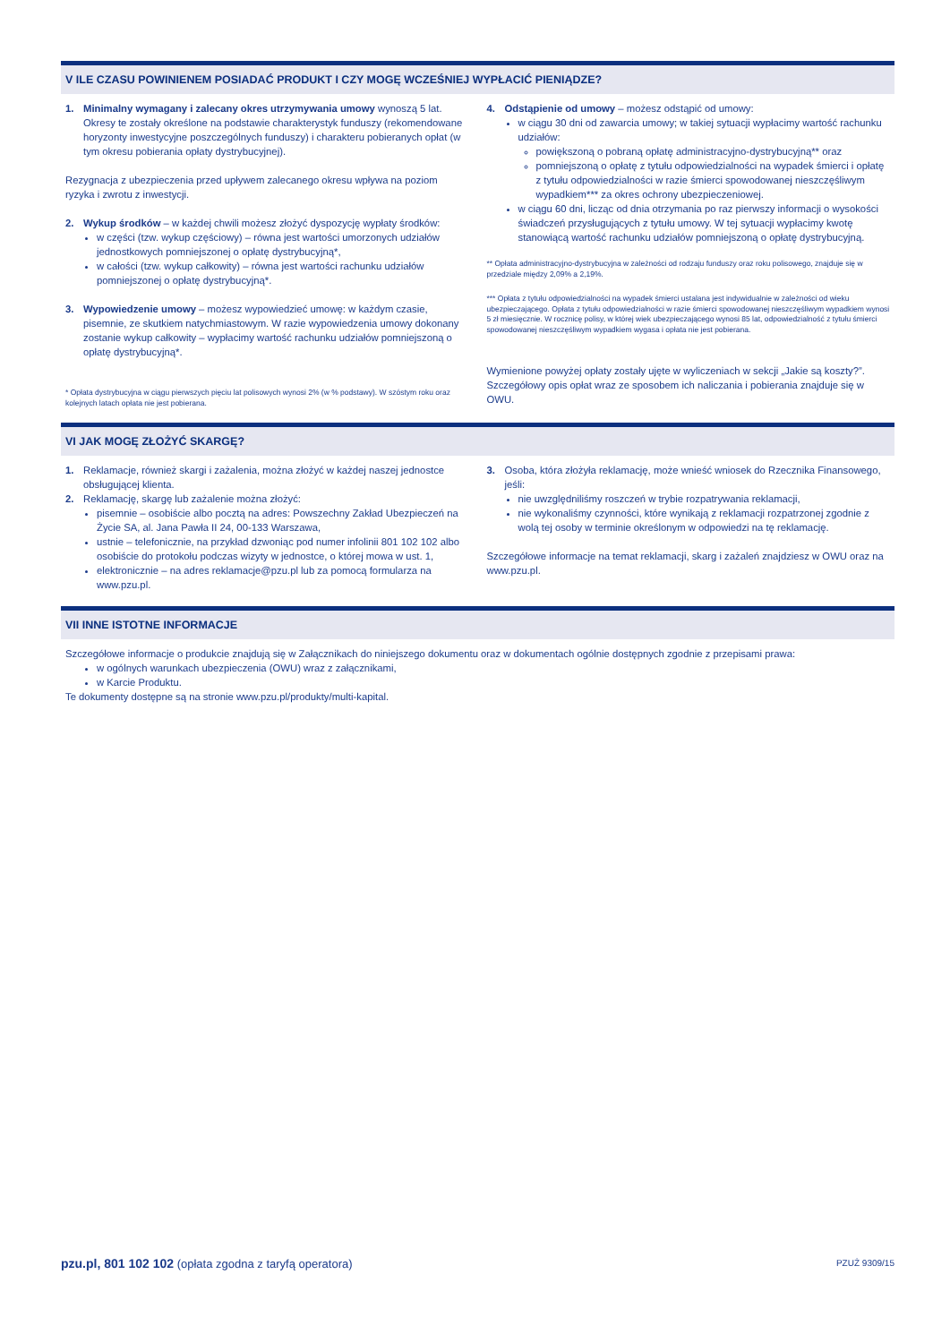V ILE CZASU POWINIENEM POSIADAĆ PRODUKT I CZY MOGĘ WCZEŚNIEJ WYPŁACIĆ PIENIĄDZE?
1. Minimalny wymagany i zalecany okres utrzymywania umowy wynoszą 5 lat. Okresy te zostały określone na podstawie charakterystyk funduszy (rekomendowane horyzonty inwestycyjne poszczególnych funduszy) i charakteru pobieranych opłat (w tym okresu pobierania opłaty dystrybucyjnej).
Rezygnacja z ubezpieczenia przed upływem zalecanego okresu wpływa na poziom ryzyka i zwrotu z inwestycji.
2. Wykup środków – w każdej chwili możesz złożyć dyspozycję wypłaty środków:
w części (tzw. wykup częściowy) – równa jest wartości umorzonych udziałów jednostkowych pomniejszonej o opłatę dystrybucyjną*,
w całości (tzw. wykup całkowity) – równa jest wartości rachunku udziałów pomniejszonej o opłatę dystrybucyjną*.
3. Wypowiedzenie umowy – możesz wypowiedzieć umowę: w każdym czasie, pisemnie, ze skutkiem natychmiastowym. W razie wypowiedzenia umowy dokonany zostanie wykup całkowity – wypłacimy wartość rachunku udziałów pomniejszoną o opłatę dystrybucyjną*.
* Opłata dystrybucyjna w ciągu pierwszych pięciu lat polisowych wynosi 2% (w % podstawy). W szóstym roku oraz kolejnych latach opłata nie jest pobierana.
4. Odstąpienie od umowy – możesz odstąpić od umowy:
w ciągu 30 dni od zawarcia umowy; w takiej sytuacji wypłacimy wartość rachunku udziałów:
powiększoną o pobraną opłatę administracyjno-dystrybucyjną** oraz
pomniejszoną o opłatę z tytułu odpowiedzialności na wypadek śmierci i opłatę z tytułu odpowiedzialności w razie śmierci spowodowanej nieszczęśliwym wypadkiem*** za okres ochrony ubezpieczeniowej.
w ciągu 60 dni, licząc od dnia otrzymania po raz pierwszy informacji o wysokości świadczeń przysługujących z tytułu umowy. W tej sytuacji wypłacimy kwotę stanowiącą wartość rachunku udziałów pomniejszoną o opłatę dystrybucyjną.
** Opłata administracyjno-dystrybucyjna w zależności od rodzaju funduszy oraz roku polisowego, znajduje się w przedziale między 2,09% a 2,19%.
*** Opłata z tytułu odpowiedzialności na wypadek śmierci ustalana jest indywidualnie w zależności od wieku ubezpieczającego. Opłata z tytułu odpowiedzialności w razie śmierci spowodowanej nieszczęśliwym wypadkiem wynosi 5 zł miesięcznie. W rocznicę polisy, w której wiek ubezpieczającego wynosi 85 lat, odpowiedzialność z tytułu śmierci spowodowanej nieszczęśliwym wypadkiem wygasa i opłata nie jest pobierana.
Wymienione powyżej opłaty zostały ujęte w wyliczeniach w sekcji „Jakie są koszty?”. Szczegółowy opis opłat wraz ze sposobem ich naliczania i pobierania znajduje się w OWU.
VI JAK MOGĘ ZŁOŻYĆ SKARGĘ?
1. Reklamacje, również skargi i zażalenia, można złożyć w każdej naszej jednostce obsługującej klienta.
2. Reklamację, skargę lub zażalenie można złożyć:
pisemnie – osobiście albo pocztą na adres: Powszechny Zakład Ubezpieczeń na Życie SA, al. Jana Pawła II 24, 00-133 Warszawa,
ustnie – telefonicznie, na przykład dzwoniąc pod numer infolinii 801 102 102 albo osobiście do protokołu podczas wizyty w jednostce, o której mowa w ust. 1,
elektronicznie – na adres reklamacje@pzu.pl lub za pomocą formularza na www.pzu.pl.
3. Osoba, która złożyła reklamację, może wnieść wniosek do Rzecznika Finansowego, jeśli:
nie uwzględniliśmy roszczeń w trybie rozpatrywania reklamacji,
nie wykonaliśmy czynności, które wynikają z reklamacji rozpatrzonej zgodnie z wolą tej osoby w terminie określonym w odpowiedzi na tę reklamację.
Szczegółowe informacje na temat reklamacji, skarg i zażaleń znajdziesz w OWU oraz na www.pzu.pl.
VII INNE ISTOTNE INFORMACJE
Szczegółowe informacje o produkcie znajdują się w Załącznikach do niniejszego dokumentu oraz w dokumentach ogólnie dostępnych zgodnie z przepisami prawa:
w ogólnych warunkach ubezpieczenia (OWU) wraz z załącznikami,
w Karcie Produktu.
Te dokumenty dostępne są na stronie www.pzu.pl/produkty/multi-kapital.
pzu.pl, 801 102 102 (opłata zgodna z taryfą operatora) PZUŻ 9309/15